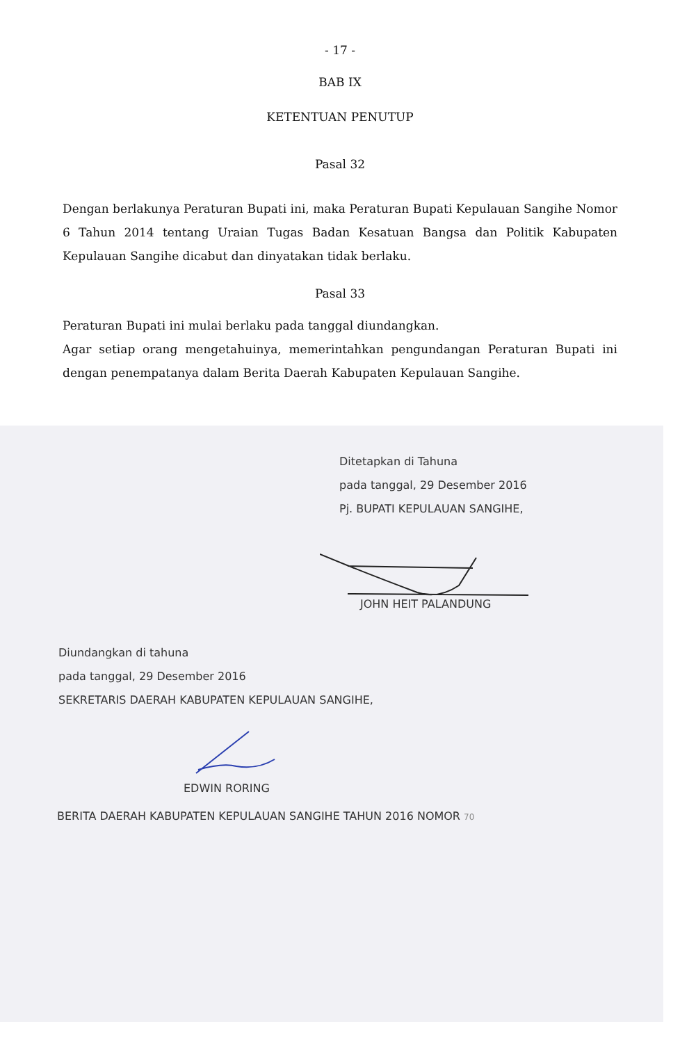- 17 -
BAB IX
KETENTUAN PENUTUP
Pasal 32
Dengan berlakunya Peraturan Bupati ini, maka Peraturan Bupati Kepulauan Sangihe Nomor 6 Tahun 2014 tentang Uraian Tugas Badan Kesatuan Bangsa dan Politik Kabupaten Kepulauan Sangihe dicabut dan dinyatakan tidak berlaku.
Pasal 33
Peraturan Bupati ini mulai berlaku pada tanggal diundangkan.
Agar setiap orang mengetahuinya, memerintahkan pengundangan Peraturan Bupati ini dengan penempatanya dalam Berita Daerah Kabupaten Kepulauan Sangihe.
Ditetapkan di Tahuna
pada tanggal, 29 Desember 2016
Pj. BUPATI KEPULAUAN SANGIHE,
JOHN HEIT PALANDUNG
Diundangkan di tahuna
pada tanggal, 29 Desember 2016
SEKRETARIS DAERAH KABUPATEN KEPULAUAN SANGIHE,
EDWIN RORING
BERITA DAERAH KABUPATEN KEPULAUAN SANGIHE TAHUN 2016 NOMOR 70